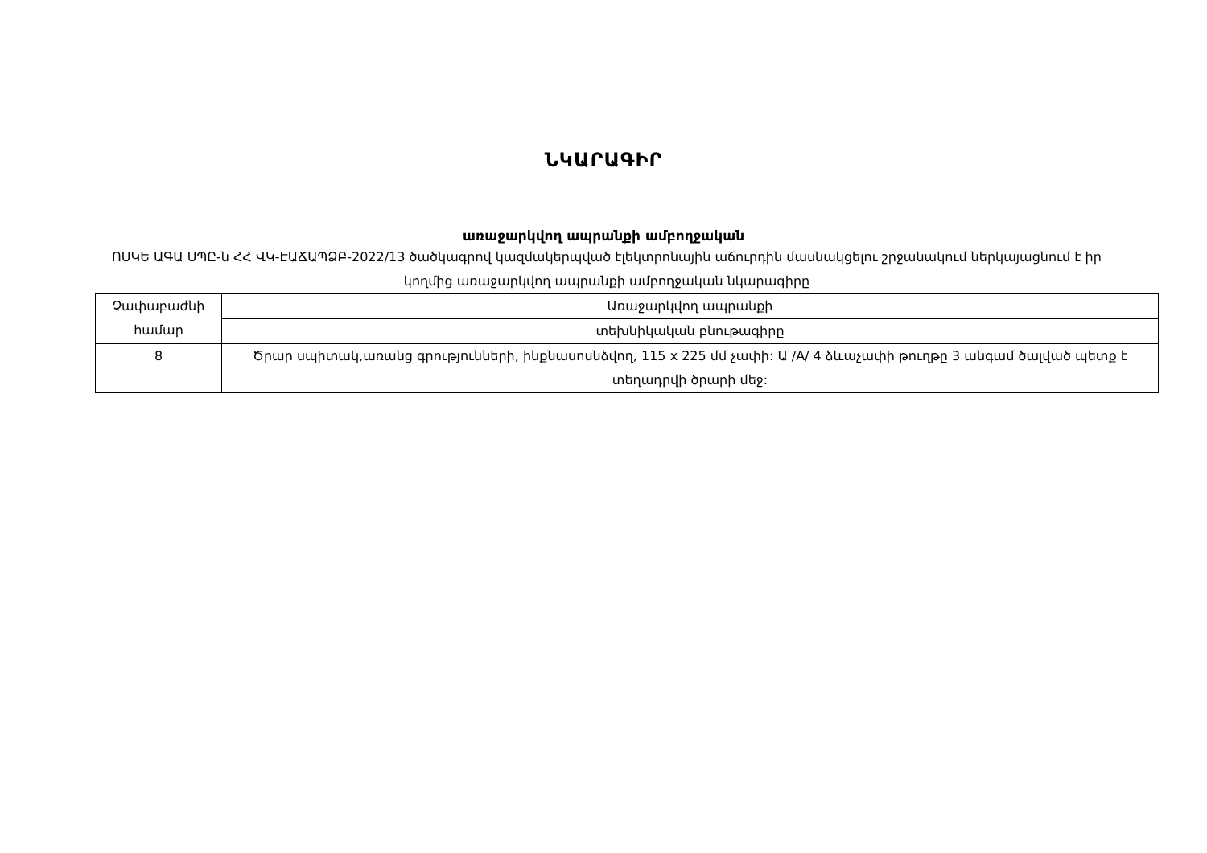ՆԿԱՐԱԳԻՐ
առաջարկվող ապրանքի ամբողջական
ՈՍԿԵ ԱԳԱ ՍՊԸ-ն ՀՀ ՎԿ-ԷԱՃԱՊՁԲ-2022/13 ծածկագրով կազմակերպված էլեկտրոնային աճուրդին մասնակցելու շրջանակում ներկայացնում է իր կողմից առաջարկվող ապրանքի ամբողջական նկարագիրը
| Չափաբաժնի համար | Առաջարկվող ապրանքի |
| | տեխնիկական բնութագիրը |
| 8 | Ծրար սպիտակ,առանց գրությունների, ինքնասոսնձվող, 115 x 225 մմ չափի: Ա /A/ 4 ձևաչափի թուղթը 3 անգամ ծալված պետք է տեղադրվի ծրարի մեջ: |